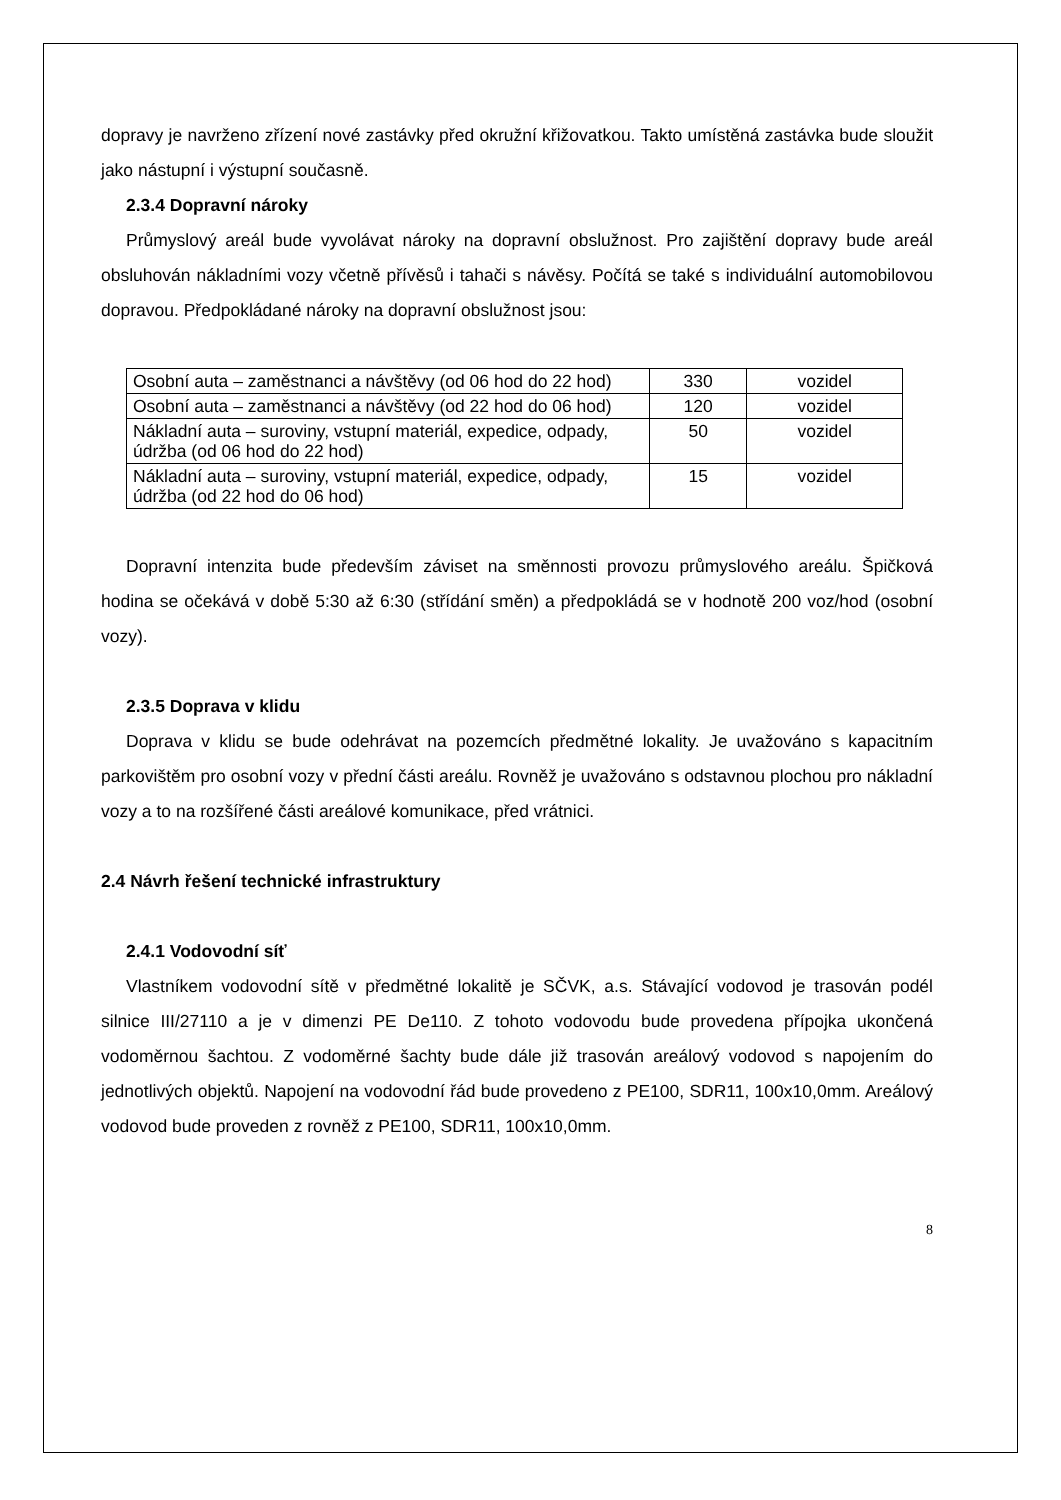dopravy je navrženo zřízení nové zastávky před okružní křižovatkou. Takto umístěná zastávka bude sloužit jako nástupní i výstupní současně.
2.3.4 Dopravní nároky
Průmyslový areál bude vyvolávat nároky na dopravní obslužnost. Pro zajištění dopravy bude areál obsluhován nákladními vozy včetně přívěsů i tahači s návěsy. Počítá se také s individuální automobilovou dopravou. Předpokládané nároky na dopravní obslužnost jsou:
| Osobní auta – zaměstnanci a návštěvy (od 06 hod do 22 hod) | 330 | vozidel |
| Osobní auta – zaměstnanci a návštěvy (od 22 hod do 06 hod) | 120 | vozidel |
| Nákladní auta – suroviny, vstupní materiál, expedice, odpady, údržba (od 06 hod do 22 hod) | 50 | vozidel |
| Nákladní auta – suroviny, vstupní materiál, expedice, odpady, údržba (od 22 hod do 06 hod) | 15 | vozidel |
Dopravní intenzita bude především záviset na směnnosti provozu průmyslového areálu. Špičková hodina se očekává v době 5:30 až 6:30 (střídání směn) a předpokládá se v hodnotě 200 voz/hod (osobní vozy).
2.3.5 Doprava v klidu
Doprava v klidu se bude odehrávat na pozemcích předmětné lokality. Je uvažováno s kapacitním parkovištěm pro osobní vozy v přední části areálu. Rovněž je uvažováno s odstavnou plochou pro nákladní vozy a to na rozšířené části areálové komunikace, před vrátnici.
2.4 Návrh řešení technické infrastruktury
2.4.1 Vodovodní síť
Vlastníkem vodovodní sítě v předmětné lokalitě je SČVK, a.s. Stávající vodovod je trasován podél silnice III/27110 a je v dimenzi PE De110. Z tohoto vodovodu bude provedena přípojka ukončená vodoměrnou šachtou. Z vodoměrné šachty bude dále již trasován areálový vodovod s napojením do jednotlivých objektů. Napojení na vodovodní řád bude provedeno z PE100, SDR11, 100x10,0mm. Areálový vodovod bude proveden z rovněž z PE100, SDR11, 100x10,0mm.
8